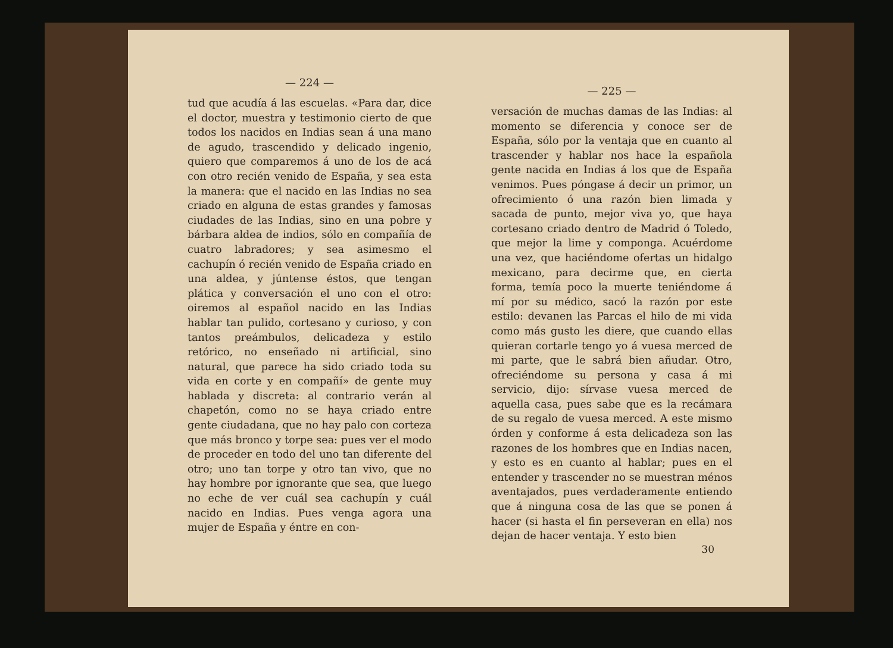— 224 —
tud que acudía á las escuelas. «Para dar, dice el doctor, muestra y testimonio cierto de que todos los nacidos en Indias sean á una mano de agudo, trascendido y delicado ingenio, quiero que comparemos á uno de los de acá con otro recién venido de España, y sea esta la manera: que el nacido en las Indias no sea criado en alguna de estas grandes y famosas ciudades de las Indias, sino en una pobre y bárbara aldea de indios, sólo en compañía de cuatro labradores; y sea asimesmo el cachupín ó recién venido de España criado en una aldea, y júntense éstos, que tengan plática y conversación el uno con el otro: oiremos al español nacido en las Indias hablar tan pulido, cortesano y curioso, y con tantos preámbulos, delicadeza y estilo retórico, no enseñado ni artificial, sino natural, que parece ha sido criado toda su vida en corte y en compañí» de gente muy hablada y discreta: al contrario verán al chapetón, como no se haya criado entre gente ciudadana, que no hay palo con corteza que más bronco y torpe sea: pues ver el modo de proceder en todo del uno tan diferente del otro; uno tan torpe y otro tan vivo, que no hay hombre por ignorante que sea, que luego no eche de ver cuál sea cachupín y cuál nacido en Indias. Pues venga agora una mujer de España y éntre en con-
— 225 —
versación de muchas damas de las Indias: al momento se diferencia y conoce ser de España, sólo por la ventaja que en cuanto al trascender y hablar nos hace la española gente nacida en Indias á los que de España venimos. Pues póngase á decir un primor, un ofrecimiento ó una razón bien limada y sacada de punto, mejor viva yo, que haya cortesano criado dentro de Madrid ó Toledo, que mejor la lime y componga. Acuérdome una vez, que haciéndome ofertas un hidalgo mexicano, para decirme que, en cierta forma, temía poco la muerte teniéndome á mí por su médico, sacó la razón por este estilo: devanen las Parcas el hilo de mi vida como más gusto les diere, que cuando ellas quieran cortarle tengo yo á vuesa merced de mi parte, que le sabrá bien añudar. Otro, ofreciéndome su persona y casa á mi servicio, dijo: sírvase vuesa merced de aquella casa, pues sabe que es la recámara de su regalo de vuesa merced. A este mismo órden y conforme á esta delicadeza son las razones de los hombres que en Indias nacen, y esto es en cuanto al hablar; pues en el entender y trascender no se muestran ménos aventajados, pues verdaderamente entiendo que á ninguna cosa de las que se ponen á hacer (si hasta el fin perseveran en ella) nos dejan de hacer ventaja. Y esto bien
30